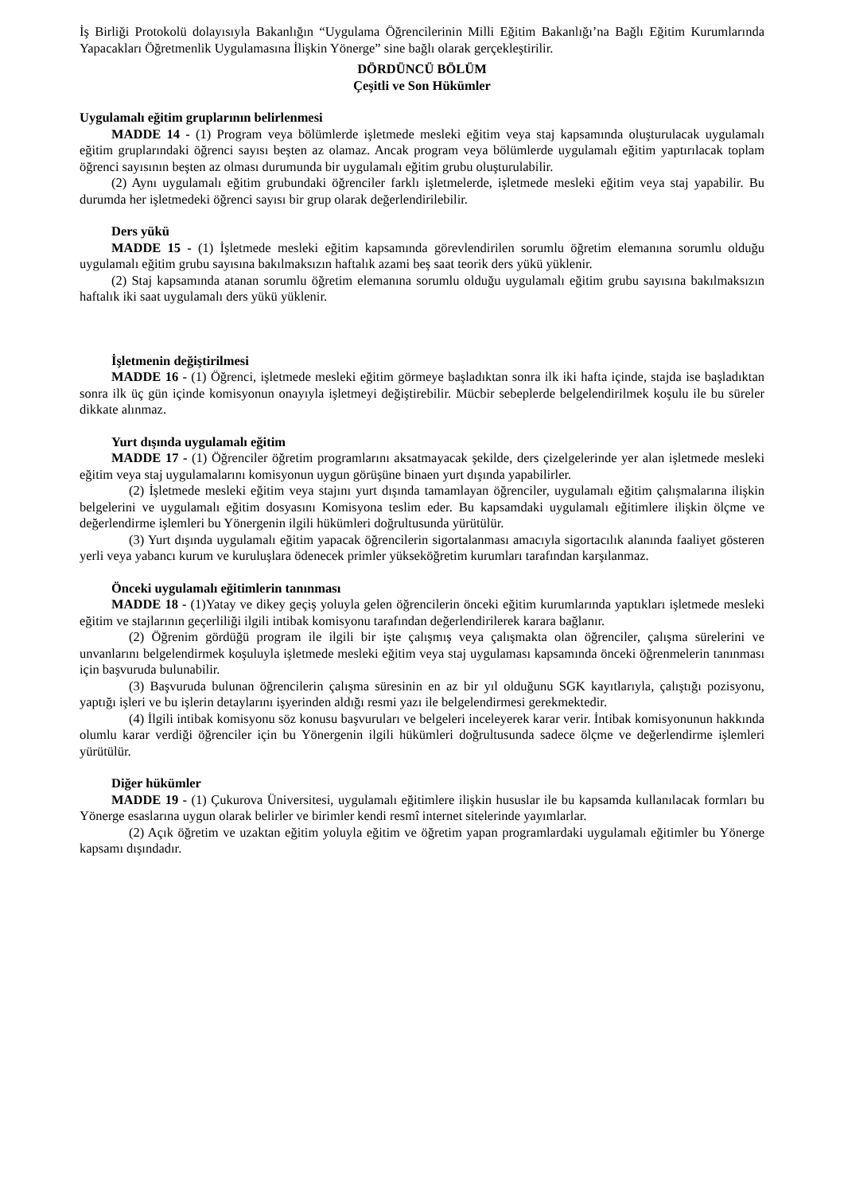İş Birliği Protokolü dolayısıyla Bakanlığın “Uygulama Öğrencilerinin Milli Eğitim Bakanlığı’na Bağlı Eğitim Kurumlarında Yapacakları Öğretmenlik Uygulamasına İlişkin Yönerge” sine bağlı olarak gerçekleştirilir.
DÖRDÜNCÜ BÖLÜM
Çeşitli ve Son Hükümler
Uygulamalı eğitim gruplarının belirlenmesi
MADDE 14 - (1) Program veya bölümlerde işletmede mesleki eğitim veya staj kapsamında oluşturulacak uygulamalı eğitim gruplarındaki öğrenci sayısı beşten az olamaz. Ancak program veya bölümlerde uygulamalı eğitim yaptırılacak toplam öğrenci sayısının beşten az olması durumunda bir uygulamalı eğitim grubu oluşturulabilir.
(2) Aynı uygulamalı eğitim grubundaki öğrenciler farklı işletmelerde, işletmede mesleki eğitim veya staj yapabilir. Bu durumda her işletmedeki öğrenci sayısı bir grup olarak değerlendirilebilir.
Ders yükü
MADDE 15 - (1) İşletmede mesleki eğitim kapsamında görevlendirilen sorumlu öğretim elemanına sorumlu olduğu uygulamalı eğitim grubu sayısına bakılmaksızın haftalık azami beş saat teorik ders yükü yüklenir.
(2) Staj kapsamında atanan sorumlu öğretim elemanına sorumlu olduğu uygulamalı eğitim grubu sayısına bakılmaksızın haftalık iki saat uygulamalı ders yükü yüklenir.
İşletmenin değiştirilmesi
MADDE 16 - (1) Öğrenci, işletmede mesleki eğitim görmeye başladıktan sonra ilk iki hafta içinde, stajda ise başladıktan sonra ilk üç gün içinde komisyonun onayıyla işletmeyi değiştirebilir. Mücbir sebeplerde belgelendirilmek koşulu ile bu süreler dikkate alınmaz.
Yurt dışında uygulamalı eğitim
MADDE 17 - (1) Öğrenciler öğretim programlarını aksatmayacak şekilde, ders çizelgelerinde yer alan işletmede mesleki eğitim veya staj uygulamalarını komisyonun uygun görüşüne binaen yurt dışında yapabilirler.
(2) İşletmede mesleki eğitim veya stajını yurt dışında tamamlayan öğrenciler, uygulamalı eğitim çalışmalarına ilişkin belgelerini ve uygulamalı eğitim dosyasını Komisyona teslim eder. Bu kapsamdaki uygulamalı eğitimlere ilişkin ölçme ve değerlendirme işlemleri bu Yönergenin ilgili hükümleri doğrultusunda yürütülür.
(3) Yurt dışında uygulamalı eğitim yapacak öğrencilerin sigortalanması amacıyla sigortacılık alanında faaliyet gösteren yerli veya yabancı kurum ve kuruluşlara ödenecek primler yükseköğretim kurumları tarafından karşılanmaz.
Önceki uygulamalı eğitimlerin tanınması
MADDE 18 - (1)Yatay ve dikey geçiş yoluyla gelen öğrencilerin önceki eğitim kurumlarında yaptıkları işletmede mesleki eğitim ve stajlarının geçerliliği ilgili intibak komisyonu tarafından değerlendirilerek karara bağlanır.
(2) Öğrenim gördüğü program ile ilgili bir işte çalışmış veya çalışmakta olan öğrenciler, çalışma sürelerini ve unvanlarını belgelendirmek koşuluyla işletmede mesleki eğitim veya staj uygulaması kapsamında önceki öğrenmelerin tanınması için başvuruda bulunabilir.
(3) Başvuruda bulunan öğrencilerin çalışma süresinin en az bir yıl olduğunu SGK kayıtlarıyla, çalıştığı pozisyonu, yaptığı işleri ve bu işlerin detaylarını işyerinden aldığı resmi yazı ile belgelendirmesi gerekmektedir.
(4) İlgili intibak komisyonu söz konusu başvuruları ve belgeleri inceleyerek karar verir. İntibak komisyonunun hakkında olumlu karar verdiği öğrenciler için bu Yönergenin ilgili hükümleri doğrultusunda sadece ölçme ve değerlendirme işlemleri yürütülür.
Diğer hükümler
MADDE 19 - (1) Çukurova Üniversitesi, uygulamalı eğitimlere ilişkin hususlar ile bu kapsamda kullanılacak formları bu Yönerge esaslarına uygun olarak belirler ve birimler kendi resmî internet sitelerinde yayımlarlar.
(2) Açık öğretim ve uzaktan eğitim yoluyla eğitim ve öğretim yapan programlardaki uygulamalı eğitimler bu Yönerge kapsamı dışındadır.